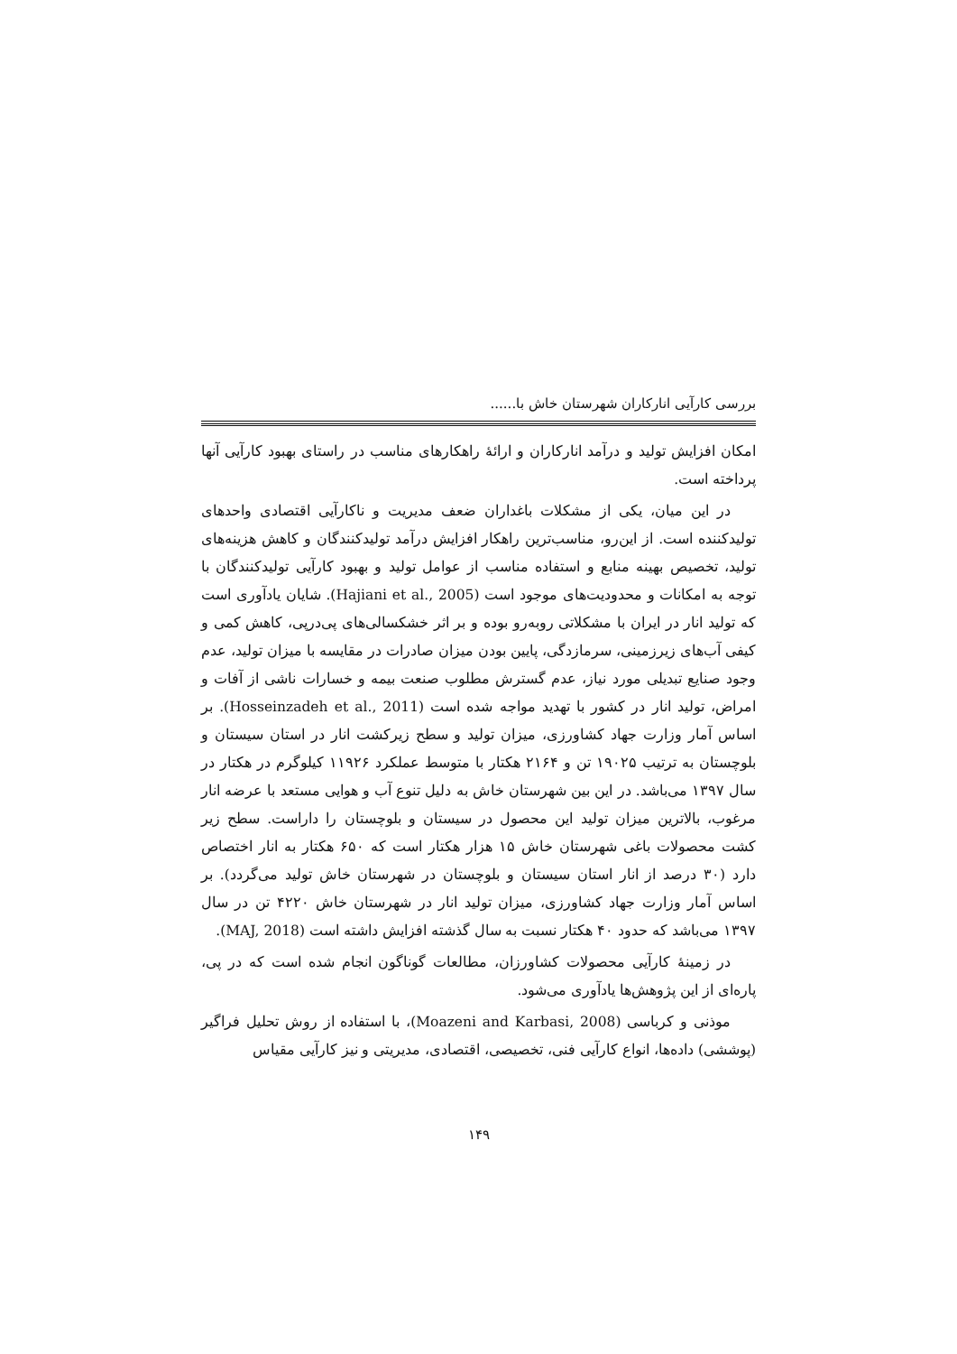بررسی کارآیی انارکاران شهرستان خاش با......
امکان افزایش تولید و درآمد انارکاران و ارائۀ راهکارهای مناسب در راستای بهبود کارآیی آنها پرداخته است.
در این میان، یکی از مشکلات باغداران ضعف مدیریت و ناکارآیی اقتصادی واحدهای تولیدکننده است. از این‌رو، مناسب‌ترین راهکار افزایش درآمد تولیدکنندگان و کاهش هزینه‌های تولید، تخصیص بهینه منابع و استفاده مناسب از عوامل تولید و بهبود کارآیی تولیدکنندگان با توجه به امکانات و محدودیت‌های موجود است (Hajiani et al., 2005). شایان یادآوری است که تولید انار در ایران با مشکلاتی روبه‌رو بوده و بر اثر خشکسالی‌های پی‌درپی، کاهش کمی و کیفی آب‌های زیرزمینی، سرمازدگی، پایین بودن میزان صادرات در مقایسه با میزان تولید، عدم وجود صنایع تبدیلی مورد نیاز، عدم گسترش مطلوب صنعت بیمه و خسارات ناشی از آفات و امراض، تولید انار در کشور با تهدید مواجه شده است (Hosseinzadeh et al., 2011). بر اساس آمار وزارت جهاد کشاورزی، میزان تولید و سطح زیرکشت انار در استان سیستان و بلوچستان به ترتیب ۱۹۰۲۵ تن و ۲۱۶۴ هکتار با متوسط عملکرد ۱۱۹۲۶ کیلوگرم در هکتار در سال ۱۳۹۷ می‌باشد. در این بین شهرستان خاش به دلیل تنوع آب و هوایی مستعد با عرضه انار مرغوب، بالاترین میزان تولید این محصول در سیستان و بلوچستان را داراست. سطح زیر کشت محصولات باغی شهرستان خاش ۱۵ هزار هکتار است که ۶۵۰ هکتار به انار اختصاص دارد (۳۰ درصد از انار استان سیستان و بلوچستان در شهرستان خاش تولید می‌گردد). بر اساس آمار وزارت جهاد کشاورزی، میزان تولید انار در شهرستان خاش ۴۲۲۰ تن در سال ۱۳۹۷ می‌باشد که حدود ۴۰ هکتار نسبت به سال گذشته افزایش داشته است (MAJ, 2018).
در زمینۀ کارآیی محصولات کشاورزان، مطالعات گوناگون انجام شده است که در پی، پاره‌ای از این پژوهش‌ها یادآوری می‌شود.
موذنی و کرباسی (Moazeni and Karbasi, 2008)، با استفاده از روش تحلیل فراگیر (پوششی) داده‌ها، انواع کارآیی فنی، تخصیصی، اقتصادی، مدیریتی و نیز کارآیی مقیاس
۱۴۹